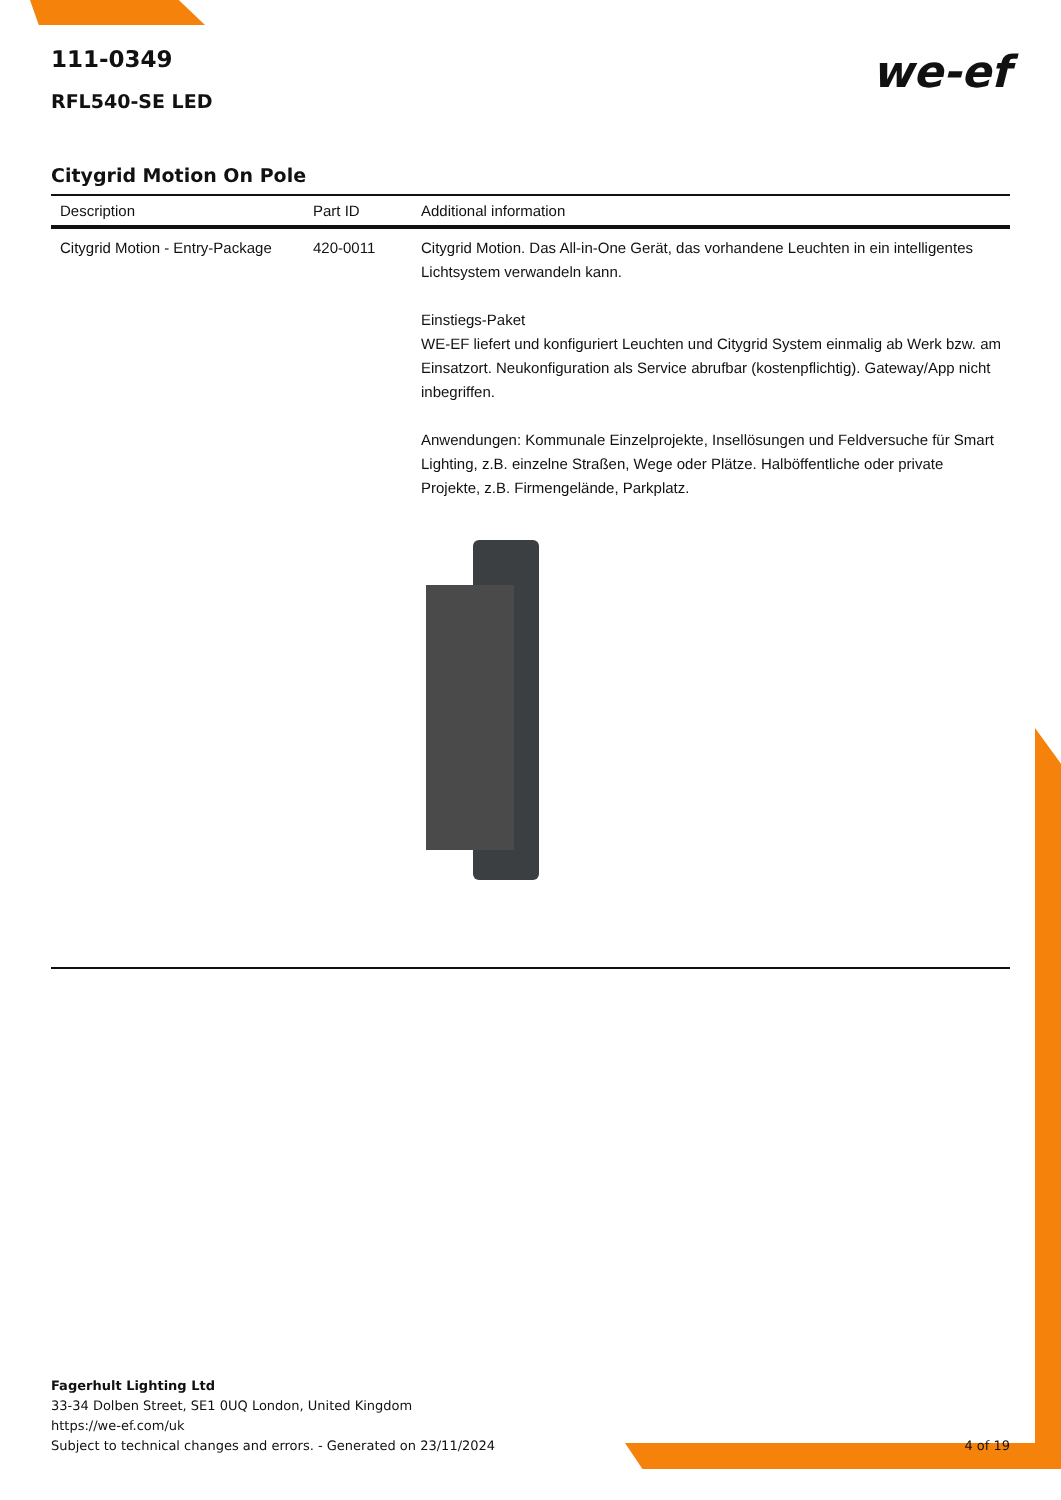111-0349
RFL540-SE LED
we-ef
Citygrid Motion On Pole
| Description | Part ID | Additional information |
| --- | --- | --- |
| Citygrid Motion - Entry-Package | 420-0011 | Citygrid Motion. Das All-in-One Gerät, das vorhandene Leuchten in ein intelligentes Lichtsystem verwandeln kann. Einstiegs-Paket WE-EF liefert und konfiguriert Leuchten und Citygrid System einmalig ab Werk bzw. am Einsatzort. Neukonfiguration als Service abrufbar (kostenpflichtig). Gateway/App nicht inbegriffen. Anwendungen: Kommunale Einzelprojekte, Insellösungen und Feldversuche für Smart Lighting, z.B. einzelne Straßen, Wege oder Plätze. Halböffentliche oder private Projekte, z.B. Firmengelände, Parkplatz. |
Fagerhult Lighting Ltd
33-34 Dolben Street, SE1 0UQ London, United Kingdom
https://we-ef.com/uk
Subject to technical changes and errors. - Generated on 23/11/2024 4 of 19